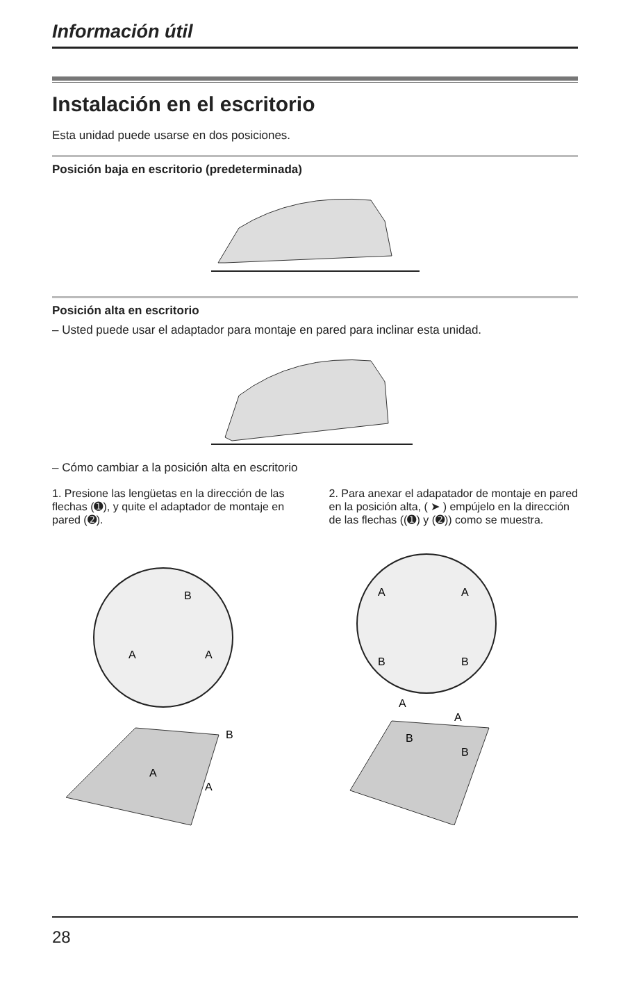Información útil
Instalación en el escritorio
Esta unidad puede usarse en dos posiciones.
Posición baja en escritorio (predeterminada)
Posición alta en escritorio
– Usted puede usar el adaptador para montaje en pared para inclinar esta unidad.
– Cómo cambiar a la posición alta en escritorio
1. Presione las lengüetas en la dirección de las flechas (➊), y quite el adaptador de montaje en pared (➋).
B
A
A
A
A
B
2. Para anexar el adapatador de montaje en pared en la posición alta, ( ➤ ) empújelo en la dirección de las flechas ((➊) y (➋)) como se muestra.
A
A
B
B
A
A
B
B
28